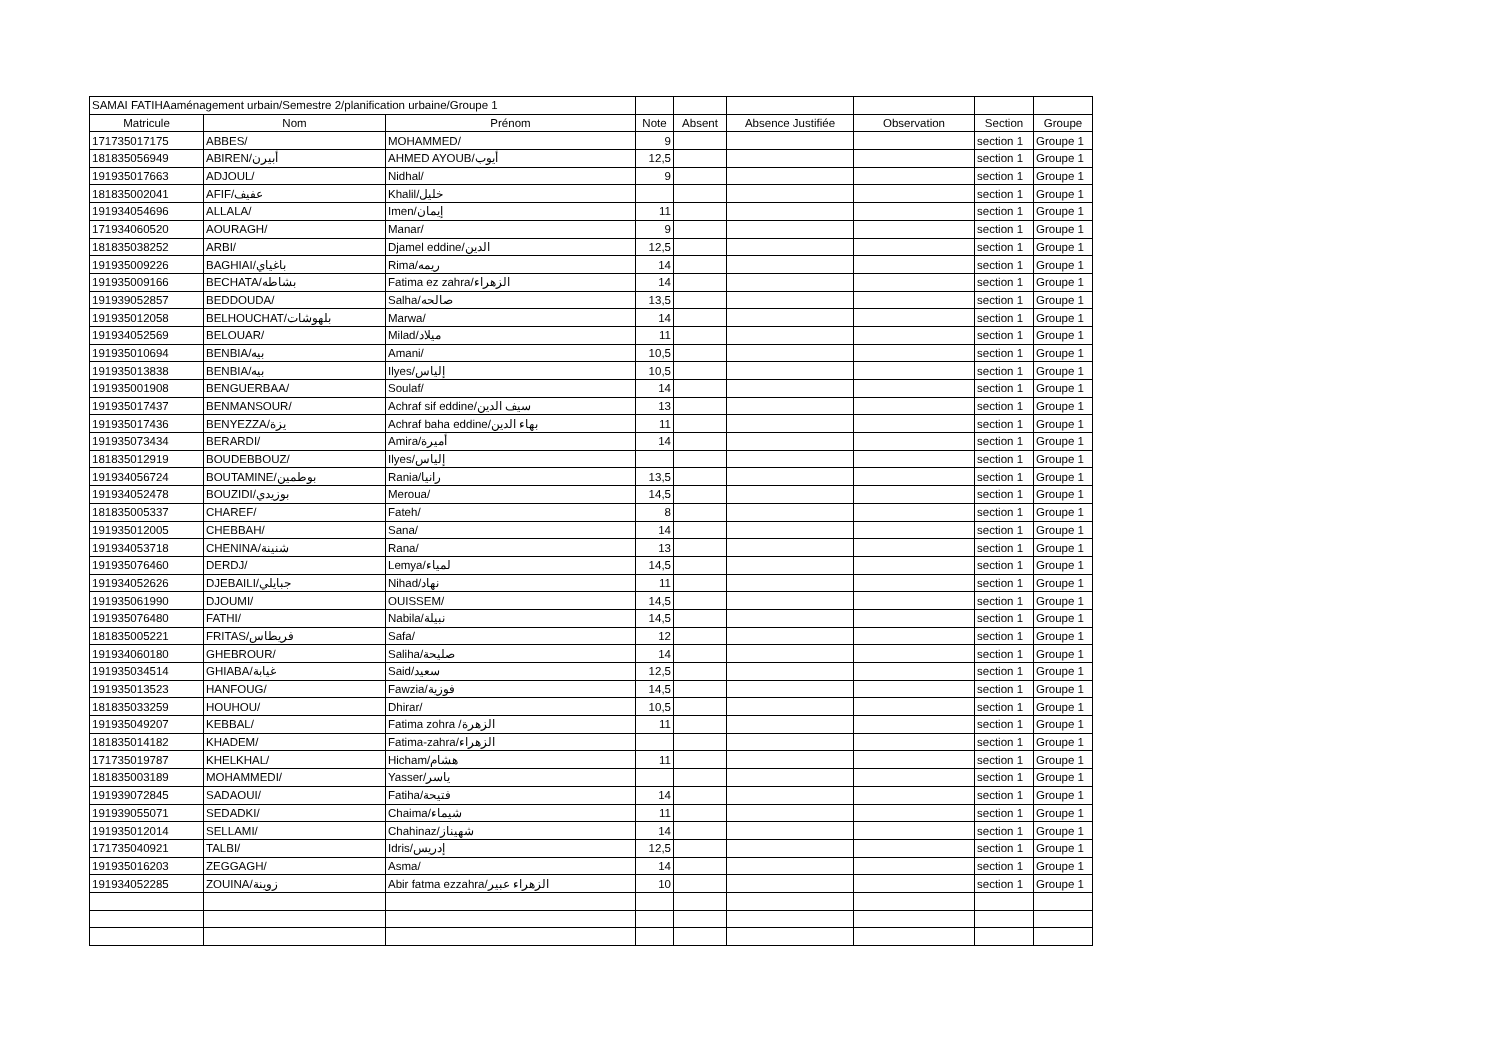| SAMAI FATIHAaménagement urbain/Semestre 2/planification urbaine/Groupe 1 | | | | | | | | |
| Matricule | Nom | Prénom | Note | Absent | Absence Justifiée | Observation | Section | Groupe |
| 171735017175 | ABBES/ | MOHAMMED/ | 9 | | | | section 1 | Groupe 1 |
| 181835056949 | ABIREN/أبيرن | AHMED AYOUB/أيوب | 12,5 | | | | section 1 | Groupe 1 |
| 191935017663 | ADJOUL/ | Nidhal/ | 9 | | | | section 1 | Groupe 1 |
| 181835002041 | AFIF/عفيف | Khalil/خليل | | | | | section 1 | Groupe 1 |
| 191934054696 | ALLALA/ | Imen/إيمان | 11 | | | | section 1 | Groupe 1 |
| 171934060520 | AOURAGH/ | Manar/ | 9 | | | | section 1 | Groupe 1 |
| 181835038252 | ARBI/ | Djamel eddine/الدين | 12,5 | | | | section 1 | Groupe 1 |
| 191935009226 | BAGHIAI/باغياي | Rima/ريمه | 14 | | | | section 1 | Groupe 1 |
| 191935009166 | BECHATA/بشاطه | Fatima ez zahra/الزهراء | 14 | | | | section 1 | Groupe 1 |
| 191939052857 | BEDDOUDA/ | Salha/صالحه | 13,5 | | | | section 1 | Groupe 1 |
| 191935012058 | BELHOUCHAT/بلهوشات | Marwa/ | 14 | | | | section 1 | Groupe 1 |
| 191934052569 | BELOUAR/ | Milad/ميلاد | 11 | | | | section 1 | Groupe 1 |
| 191935010694 | BENBIA/بيه | Amani/ | 10,5 | | | | section 1 | Groupe 1 |
| 191935013838 | BENBIA/بيه | Ilyes/إلياس | 10,5 | | | | section 1 | Groupe 1 |
| 191935001908 | BENGUERBAA/ | Soulaf/ | 14 | | | | section 1 | Groupe 1 |
| 191935017437 | BENMANSOUR/ | Achraf sif eddine/سيف الدين | 13 | | | | section 1 | Groupe 1 |
| 191935017436 | BENYEZZA/يزة | Achraf baha eddine/بهاء الدين | 11 | | | | section 1 | Groupe 1 |
| 191935073434 | BERARDI/ | Amira/أميرة | 14 | | | | section 1 | Groupe 1 |
| 181835012919 | BOUDEBBOUZ/ | Ilyes/إلياس | | | | | section 1 | Groupe 1 |
| 191934056724 | BOUTAMINE/بوطمين | Rania/رانيا | 13,5 | | | | section 1 | Groupe 1 |
| 191934052478 | BOUZIDI/بوزيدي | Meroua/ | 14,5 | | | | section 1 | Groupe 1 |
| 181835005337 | CHAREF/ | Fateh/ | 8 | | | | section 1 | Groupe 1 |
| 191935012005 | CHEBBAH/ | Sana/ | 14 | | | | section 1 | Groupe 1 |
| 191934053718 | CHENINA/شنينة | Rana/ | 13 | | | | section 1 | Groupe 1 |
| 191935076460 | DERDJ/ | Lemya/لمياء | 14,5 | | | | section 1 | Groupe 1 |
| 191934052626 | DJEBAILI/جبايلي | Nihad/نهاد | 11 | | | | section 1 | Groupe 1 |
| 191935061990 | DJOUMI/ | OUISSEM/ | 14,5 | | | | section 1 | Groupe 1 |
| 191935076480 | FATHI/ | Nabila/نبيلة | 14,5 | | | | section 1 | Groupe 1 |
| 181835005221 | FRITAS/فريطاس | Safa/ | 12 | | | | section 1 | Groupe 1 |
| 191934060180 | GHEBROUR/ | Saliha/صليحة | 14 | | | | section 1 | Groupe 1 |
| 191935034514 | GHIABA/غيابة | Said/سعيد | 12,5 | | | | section 1 | Groupe 1 |
| 191935013523 | HANFOUG/ | Fawzia/فوزية | 14,5 | | | | section 1 | Groupe 1 |
| 181835033259 | HOUHOU/ | Dhirar/ | 10,5 | | | | section 1 | Groupe 1 |
| 191935049207 | KEBBAL/ | Fatima zohra /الزهرة | 11 | | | | section 1 | Groupe 1 |
| 181835014182 | KHADEM/ | Fatima-zahra/الزهراء | | | | | section 1 | Groupe 1 |
| 171735019787 | KHELKHAL/ | Hicham/هشام | 11 | | | | section 1 | Groupe 1 |
| 181835003189 | MOHAMMEDI/ | Yasser/ياسر | | | | | section 1 | Groupe 1 |
| 191939072845 | SADAOUI/ | Fatiha/فتيحة | 14 | | | | section 1 | Groupe 1 |
| 191939055071 | SEDADKI/ | Chaima/شيماء | 11 | | | | section 1 | Groupe 1 |
| 191935012014 | SELLAMI/ | Chahinaz/شهيناز | 14 | | | | section 1 | Groupe 1 |
| 171735040921 | TALBI/ | Idris/إدريس | 12,5 | | | | section 1 | Groupe 1 |
| 191935016203 | ZEGGAGH/ | Asma/ | 14 | | | | section 1 | Groupe 1 |
| 191934052285 | ZOUINA/زوينة | Abir fatma ezzahra/الزهراء عبير | 10 | | | | section 1 | Groupe 1 |